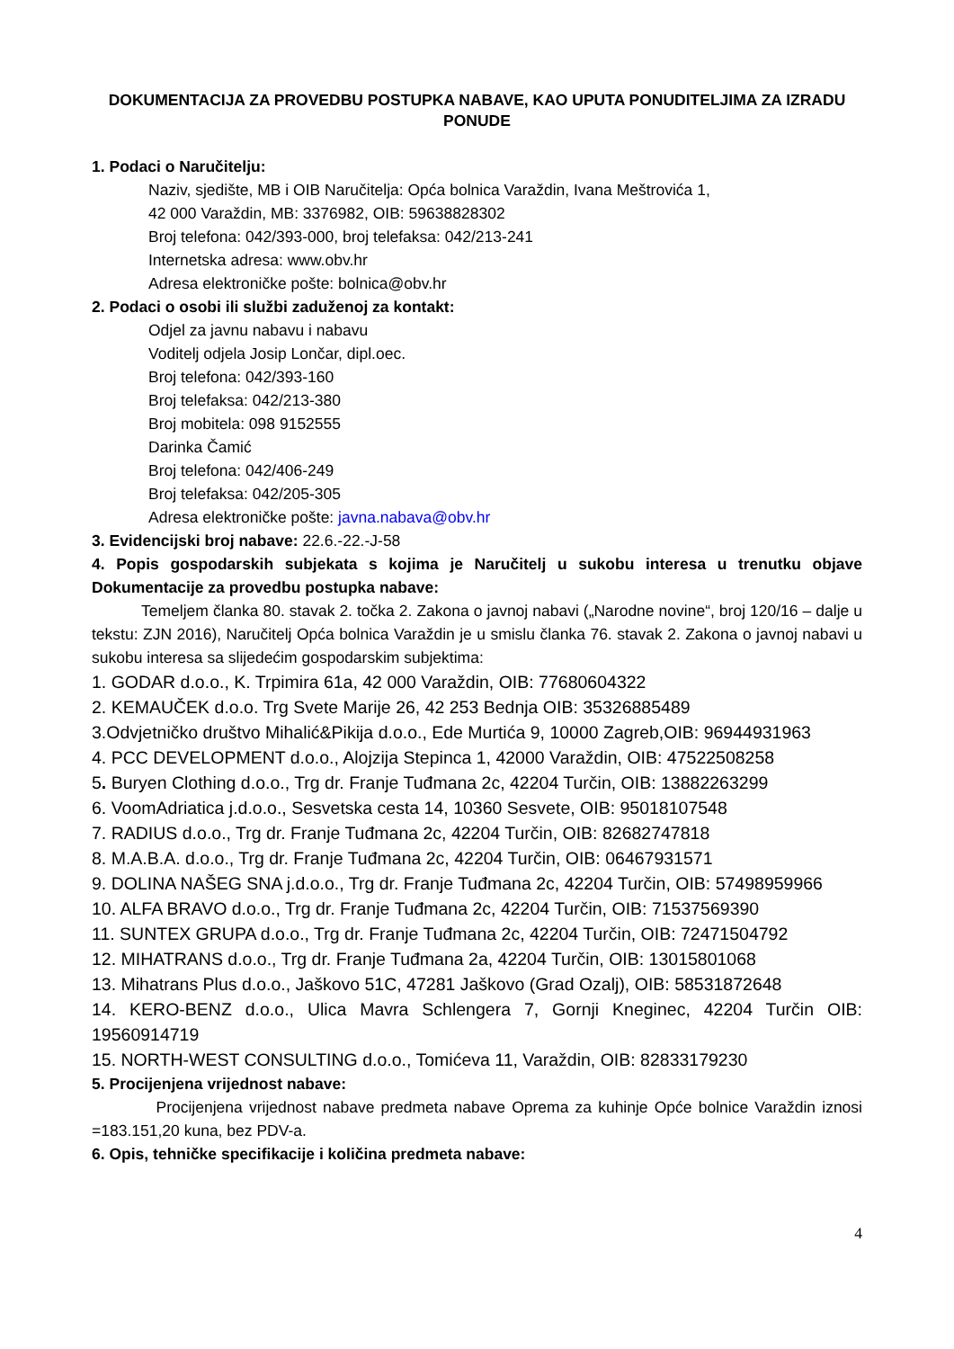DOKUMENTACIJA ZA PROVEDBU POSTUPKA NABAVE, KAO UPUTA PONUDITELJIMA ZA IZRADU PONUDE
1. Podaci o Naručitelju:
Naziv, sjedište, MB i OIB Naručitelja: Opća bolnica Varaždin, Ivana Meštrovića 1,
42 000 Varaždin, MB: 3376982, OIB: 59638828302
Broj telefona: 042/393-000, broj telefaksa: 042/213-241
Internetska adresa: www.obv.hr
Adresa elektroničke pošte: bolnica@obv.hr
2. Podaci o osobi ili službi zaduženoj za kontakt:
Odjel za javnu nabavu i nabavu
Voditelj odjela Josip Lončar, dipl.oec.
Broj telefona: 042/393-160
Broj telefaksa: 042/213-380
Broj mobitela: 098 9152555
Darinka Čamić
Broj telefona: 042/406-249
Broj telefaksa: 042/205-305
Adresa elektroničke pošte: javna.nabava@obv.hr
3. Evidencijski broj nabave: 22.6.-22.-J-58
4. Popis gospodarskih subjekata s kojima je Naručitelj u sukobu interesa u trenutku objave Dokumentacije za provedbu postupka nabave:
Temeljem članka 80. stavak 2. točka 2. Zakona o javnoj nabavi („Narodne novine“, broj 120/16 – dalje u tekstu: ZJN 2016), Naručitelj Opća bolnica Varaždin je u smislu članka 76. stavak 2. Zakona o javnoj nabavi u sukobu interesa sa slijedećim gospodarskim subjektima:
1. GODAR d.o.o., K. Trpimira 61a, 42 000 Varaždin, OIB: 77680604322
2. KEMAUČEK d.o.o. Trg Svete Marije 26, 42 253 Bednja OIB: 35326885489
3.Odvjetničko društvo Mihalić&Pikija d.o.o., Ede Murtića 9, 10000 Zagreb,OIB: 96944931963
4. PCC DEVELOPMENT d.o.o., Alojzija Stepinca 1, 42000 Varaždin, OIB: 47522508258
5. Buryen Clothing d.o.o., Trg dr. Franje Tuđmana 2c, 42204 Turčin, OIB: 13882263299
6. VoomAdriatica j.d.o.o., Sesvetska cesta 14, 10360 Sesvete, OIB: 95018107548
7. RADIUS d.o.o., Trg dr. Franje Tuđmana 2c, 42204 Turčin, OIB: 82682747818
8. M.A.B.A. d.o.o., Trg dr. Franje Tuđmana 2c, 42204 Turčin, OIB: 06467931571
9. DOLINA NAŠEG SNA j.d.o.o., Trg dr. Franje Tuđmana 2c, 42204 Turčin, OIB: 57498959966
10. ALFA BRAVO d.o.o., Trg dr. Franje Tuđmana 2c, 42204 Turčin, OIB: 71537569390
11. SUNTEX GRUPA d.o.o., Trg dr. Franje Tuđmana 2c, 42204 Turčin, OIB: 72471504792
12. MIHATRANS d.o.o., Trg dr. Franje Tuđmana 2a, 42204 Turčin, OIB: 13015801068
13. Mihatrans Plus d.o.o., Jaškovo 51C, 47281 Jaškovo (Grad Ozalj), OIB: 58531872648
14. KERO-BENZ d.o.o., Ulica Mavra Schlengera 7, Gornji Kneginec, 42204 Turčin OIB: 19560914719
15. NORTH-WEST CONSULTING d.o.o., Tomićeva 11, Varaždin, OIB: 82833179230
5. Procijenjena vrijednost nabave:
Procijenjena vrijednost nabave predmeta nabave Oprema za kuhinje Opće bolnice Varaždin iznosi =183.151,20 kuna, bez PDV-a.
6. Opis, tehničke specifikacije i količina predmeta nabave:
4